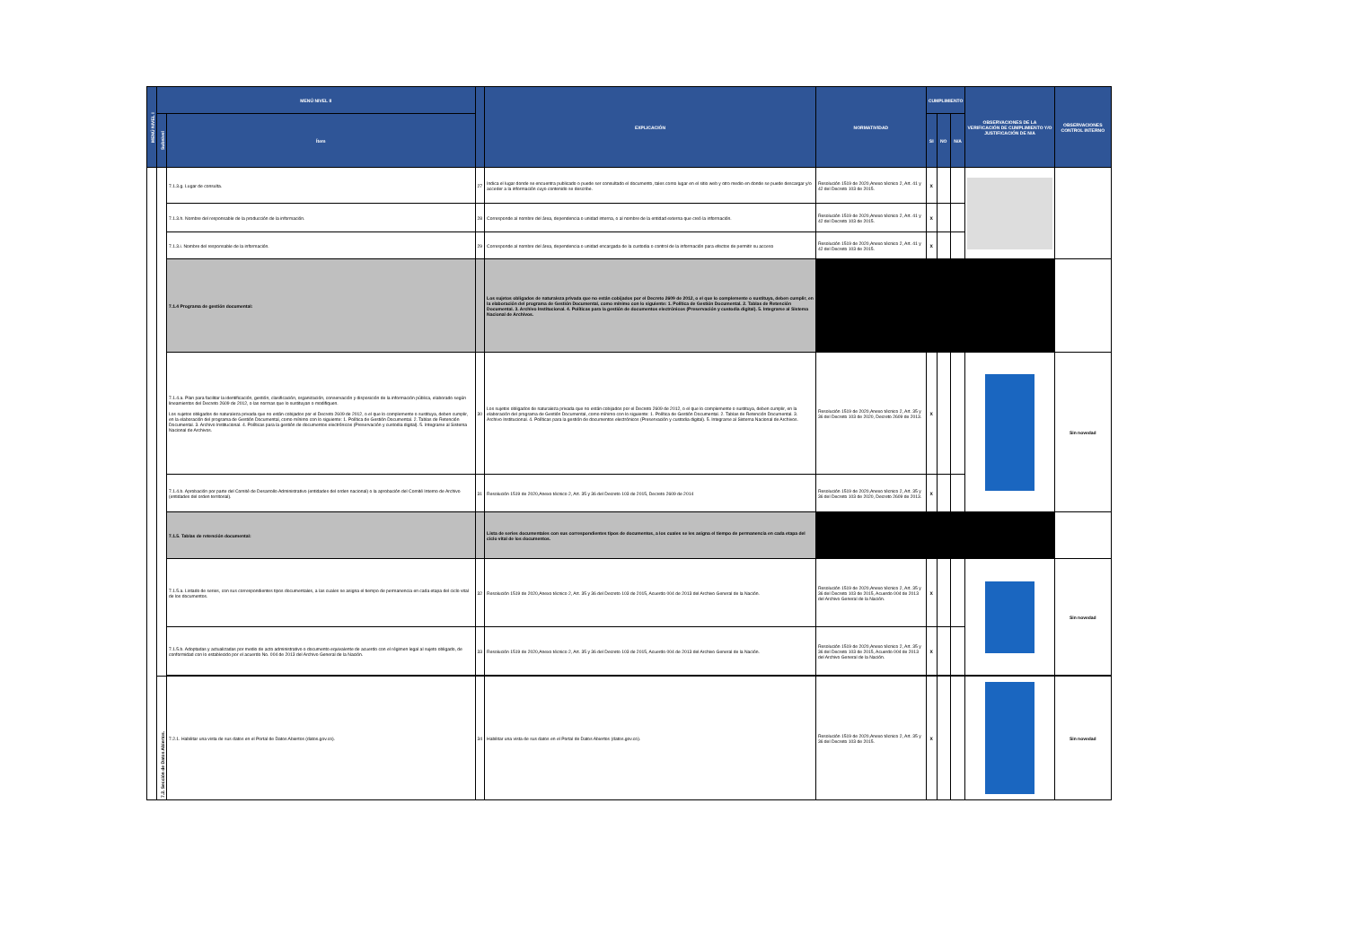| MENÚ NIVEL I | MENÚ NIVEL II | | | EXPLICACIÓN | NORMATIVIDAD | CUMPLIMIENTO | | | OBSERVACIONES DE LA VERIFICACIÓN DE CUMPLIMIENTO Y/O JUSTIFICACIÓN DE N/A | OBSERVACIONES CONTROL INTERNO |
| --- | --- | --- | --- | --- | --- | --- | --- | --- | --- | --- |
| | Subnivel | Ítem | | | | SI | NO | N/A | | |
| | | 7.1.3.g. Lugar de consulta. | 27 | Indica el lugar donde se encuentra publicado o puede ser consultado el documento, tales como lugar en el sitio web y otro medio en donde se puede descargar y/o acceder a la información cuyo contenido se describe. | Resolución 1519 de 2020,Anexo técnico 2, Art. 41 y 42 del Decreto 103 de 2015. | X | | | | |
| | | 7.1.3.h. Nombre del responsable de la producción de la información. | 28 | Corresponde al nombre del área, dependencia o unidad interna, o al nombre de la entidad externa que creó la información. | Resolución 1519 de 2020,Anexo técnico 2, Art. 41 y 42 del Decreto 103 de 2015. | X | | | | |
| | | 7.1.3.i. Nombre del responsable de la información. | 29 | Corresponde al nombre del área, dependencia o unidad encargada de la custodia o control de la información para efectos de permitir su acceso | Resolución 1519 de 2020,Anexo técnico 2, Art. 41 y 42 del Decreto 103 de 2015. | X | | | | |
| | | 7.1.4 Programa de gestión documental: | | Los sujetos obligados de naturaleza privada que no están cobijados por el Decreto 2609 de 2012, o el que lo complemente o sustituya, deben cumplir, en la elaboración del programa de Gestión Documental, como mínimo con lo siguiente: 1. Política de Gestión Documental. 2. Tablas de Retención Documental. 3. Archivo Institucional. 4. Políticas para la gestión de documentos electrónicos (Preservación y custodia digital). 5. Integrarse al Sistema Nacional de Archivos. | | | | | | |
| | | 7.1.4.a. Plan para facilitar la identificación, gestión, clasificación, organización, conservación y disposición de la información pública, elaborado según lineamientos del Decreto 2609 de 2012, o las normas que lo sustituyan o modifiquen. Los sujetos obligados de naturaleza privada que no están cobijados por el Decreto 2609 de 2012, o el que lo complemente o sustituya, deben cumplir, en la elaboración del programa de Gestión Documental, como mínimo con lo siguiente: 1. Política de Gestión Documental. 2. Tablas de Retención Documental. 3. Archivo Institucional. 4. Políticas para la gestión de documentos electrónicos (Preservación y custodia digital). 5. Integrarse al Sistema Nacional de Archivos. | 30 | Los sujetos obligados de naturaleza privada que no están cobijados por el Decreto 2609 de 2012, o el que lo complemente o sustituya, deben cumplir, en la elaboración del programa de Gestión Documental, como mínimo con lo siguiente: 1. Política de Gestión Documental. 2. Tablas de Retención Documental. 3. Archivo Institucional. 4. Políticas para la gestión de documentos electrónicos (Preservación y custodia digital). 5. Integrarse al Sistema Nacional de Archivos. | Resolución 1519 de 2020,Anexo técnico 2, Art. 35 y 36 del Decreto 103 de 2020, Decreto 2609 de 2013. | X | | | | Sin novedad |
| | | 7.1.4.b. Aprobación por parte del Comité de Desarrollo Administrativo (entidades del orden nacional) o la aprobación del Comité Interno de Archivo (entidades del orden territorial). | 31 | Resolución 1519 de 2020,Anexo técnico 2, Art. 35 y 36 del Decreto 103 de 2015, Decreto 2609 de 2014 | Resolución 1519 de 2020,Anexo técnico 2, Art. 35 y 36 del Decreto 103 de 2020, Decreto 2609 de 2013. | X | | | | |
| | | 7.1.5. Tablas de retención documental: | | Lista de series documentales con sus correspondientes tipos de documentos, a los cuales se les asigna el tiempo de permanencia en cada etapa del ciclo vital de los documentos. | | | | | | |
| | | 7.1.5.a. Listado de series, con sus correspondientes tipos documentales, a las cuales se asigna el tiempo de permanencia en cada etapa del ciclo vital de los documentos. | 32 | Resolución 1519 de 2020,Anexo técnico 2, Art. 35 y 36 del Decreto 103 de 2015, Acuerdo 004 de 2013 del Archivo General de la Nación. | Resolución 1519 de 2020,Anexo técnico 2, Art. 35 y 36 del Decreto 103 de 2015, Acuerdo 004 de 2013 del Archivo General de la Nación. | X | | | | Sin novedad |
| | | 7.1.5.b. Adoptadas y actualizadas por medio de acto administrativo o documento equivalente de acuerdo con el régimen legal al sujeto obligado, de conformidad con lo establecido por el acuerdo No. 004 de 2013 del Archivo General de la Nación. | 33 | Resolución 1519 de 2020,Anexo técnico 2, Art. 35 y 36 del Decreto 103 de 2015, Acuerdo 004 de 2013 del Archivo General de la Nación. | Resolución 1519 de 2020,Anexo técnico 2, Art. 35 y 36 del Decreto 103 de 2015, Acuerdo 004 de 2013 del Archivo General de la Nación. | X | | | | |
| | 7.2. Sección de Datos Abiertos. | 7.2.1. Habilitar una vista de sus datos en el Portal de Datos Abiertos (datos.gov.co). | 34 | Habilitar una vista de sus datos en el Portal de Datos Abiertos (datos.gov.co). | Resolución 1519 de 2020,Anexo técnico 2, Art. 35 y 36 del Decreto 103 de 2015. | X | | | | Sin novedad |